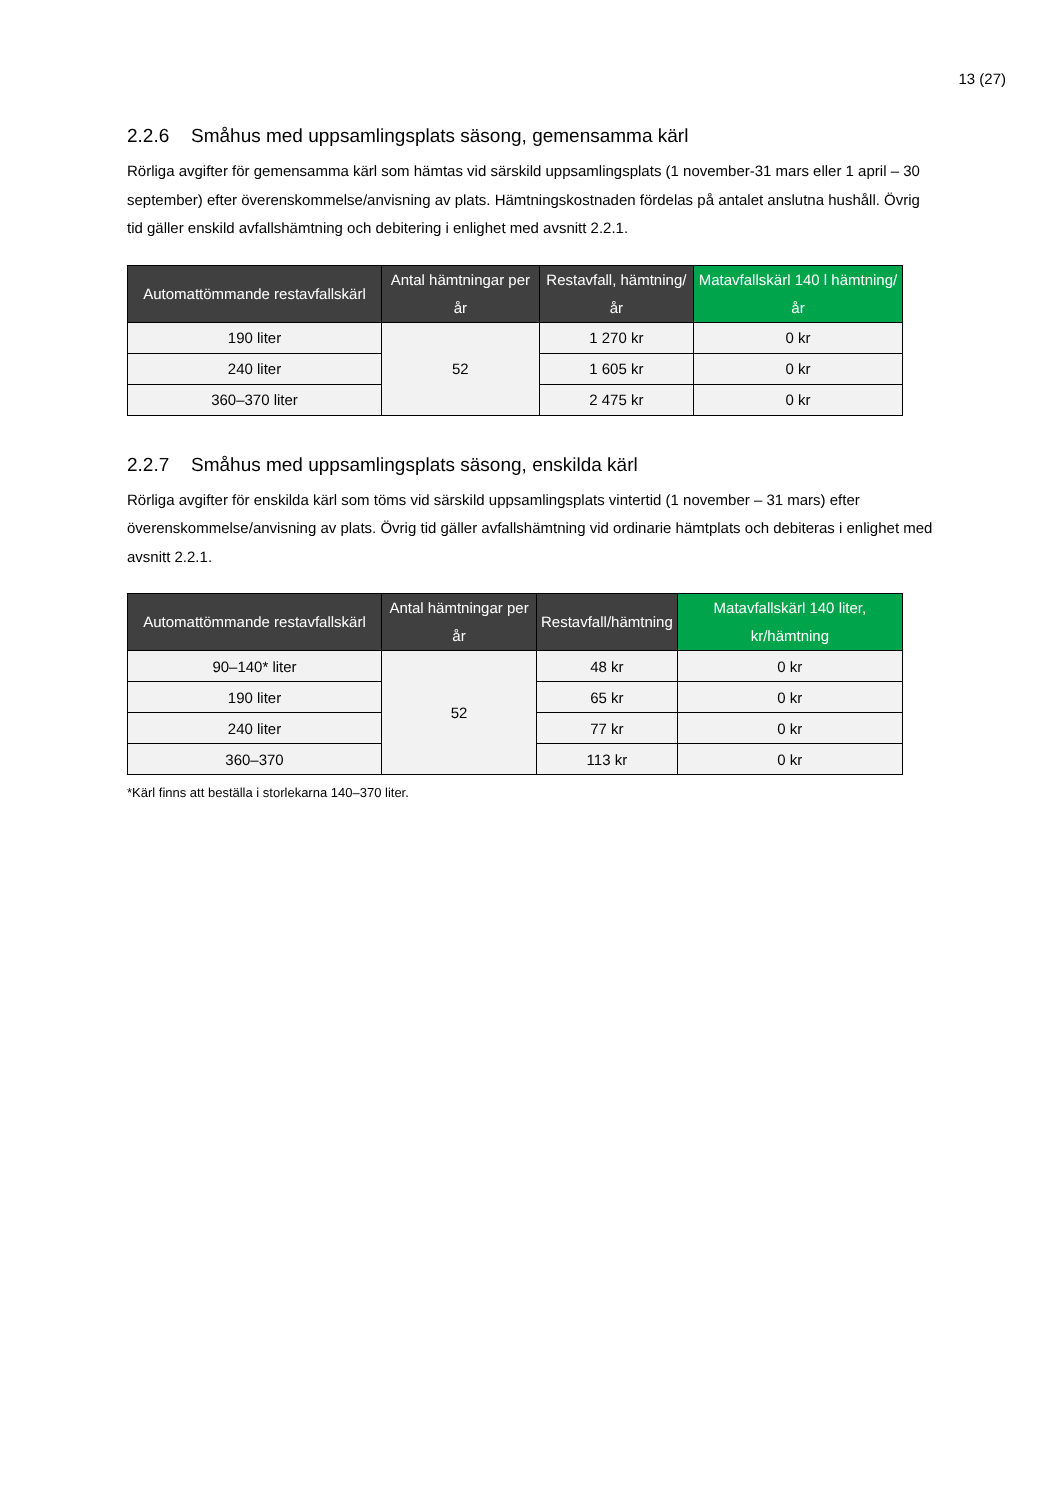13 (27)
2.2.6 Småhus med uppsamlingsplats säsong, gemensamma kärl
Rörliga avgifter för gemensamma kärl som hämtas vid särskild uppsamlingsplats (1 november-31 mars eller 1 april – 30 september) efter överenskommelse/anvisning av plats. Hämtningskostnaden fördelas på antalet anslutna hushåll. Övrig tid gäller enskild avfallshämtning och debitering i enlighet med avsnitt 2.2.1.
| Automattömmande restavfallskärl | Antal hämtningar per år | Restavfall, hämtning/år | Matavfallskärl 140 l hämtning/år |
| --- | --- | --- | --- |
| 190 liter | 52 | 1 270 kr | 0 kr |
| 240 liter | | 1 605 kr | 0 kr |
| 360–370 liter | | 2 475 kr | 0 kr |
2.2.7 Småhus med uppsamlingsplats säsong, enskilda kärl
Rörliga avgifter för enskilda kärl som töms vid särskild uppsamlingsplats vintertid (1 november – 31 mars) efter överenskommelse/anvisning av plats. Övrig tid gäller avfallshämtning vid ordinarie hämtplats och debiteras i enlighet med avsnitt 2.2.1.
| Automattömmande restavfallskärl | Antal hämtningar per år | Restavfall/hämtning | Matavfallskärl 140 liter, kr/hämtning |
| --- | --- | --- | --- |
| 90–140* liter | 52 | 48 kr | 0 kr |
| 190 liter | | 65 kr | 0 kr |
| 240 liter | | 77 kr | 0 kr |
| 360–370 | | 113 kr | 0 kr |
*Kärl finns att beställa i storlekarna 140–370 liter.